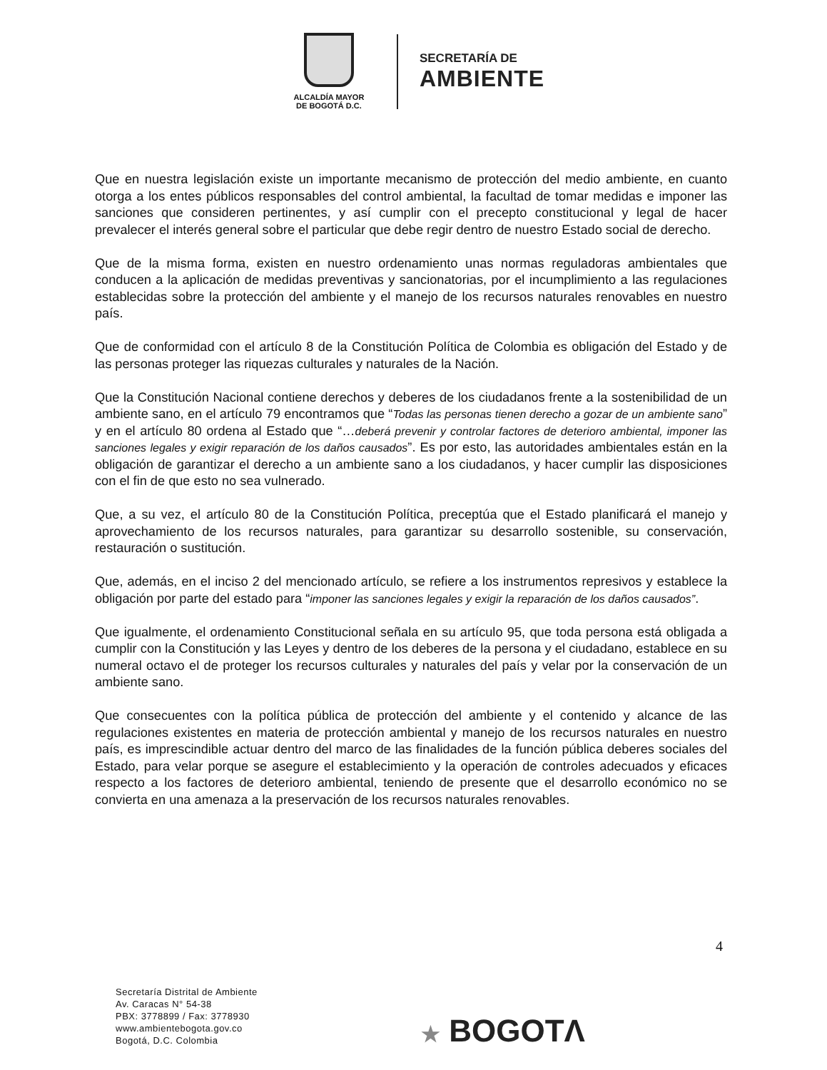ALCALDÍA MAYOR
DE BOGOTÁ D.C.
SECRETARÍA DE
AMBIENTE
Que en nuestra legislación existe un importante mecanismo de protección del medio ambiente, en cuanto otorga a los entes públicos responsables del control ambiental, la facultad de tomar medidas e imponer las sanciones que consideren pertinentes, y así cumplir con el precepto constitucional y legal de hacer prevalecer el interés general sobre el particular que debe regir dentro de nuestro Estado social de derecho.
Que de la misma forma, existen en nuestro ordenamiento unas normas reguladoras ambientales que conducen a la aplicación de medidas preventivas y sancionatorias, por el incumplimiento a las regulaciones establecidas sobre la protección del ambiente y el manejo de los recursos naturales renovables en nuestro país.
Que de conformidad con el artículo 8 de la Constitución Política de Colombia es obligación del Estado y de las personas proteger las riquezas culturales y naturales de la Nación.
Que la Constitución Nacional contiene derechos y deberes de los ciudadanos frente a la sostenibilidad de un ambiente sano, en el artículo 79 encontramos que “Todas las personas tienen derecho a gozar de un ambiente sano” y en el artículo 80 ordena al Estado que “…deberá prevenir y controlar factores de deterioro ambiental, imponer las sanciones legales y exigir reparación de los daños causados”. Es por esto, las autoridades ambientales están en la obligación de garantizar el derecho a un ambiente sano a los ciudadanos, y hacer cumplir las disposiciones con el fin de que esto no sea vulnerado.
Que, a su vez, el artículo 80 de la Constitución Política, preceptúa que el Estado planificará el manejo y aprovechamiento de los recursos naturales, para garantizar su desarrollo sostenible, su conservación, restauración o sustitución.
Que, además, en el inciso 2 del mencionado artículo, se refiere a los instrumentos represivos y establece la obligación por parte del estado para “imponer las sanciones legales y exigir la reparación de los daños causados”.
Que igualmente, el ordenamiento Constitucional señala en su artículo 95, que toda persona está obligada a cumplir con la Constitución y las Leyes y dentro de los deberes de la persona y el ciudadano, establece en su numeral octavo el de proteger los recursos culturales y naturales del país y velar por la conservación de un ambiente sano.
Que consecuentes con la política pública de protección del ambiente y el contenido y alcance de las regulaciones existentes en materia de protección ambiental y manejo de los recursos naturales en nuestro país, es imprescindible actuar dentro del marco de las finalidades de la función pública deberes sociales del Estado, para velar porque se asegure el establecimiento y la operación de controles adecuados y eficaces respecto a los factores de deterioro ambiental, teniendo de presente que el desarrollo económico no se convierta en una amenaza a la preservación de los recursos naturales renovables.
4
Secretaría Distrital de Ambiente
Av. Caracas N° 54-38
PBX: 3778899 / Fax: 3778930
www.ambientebogota.gov.co
Bogotá, D.C. Colombia
★ BOGOTΛ